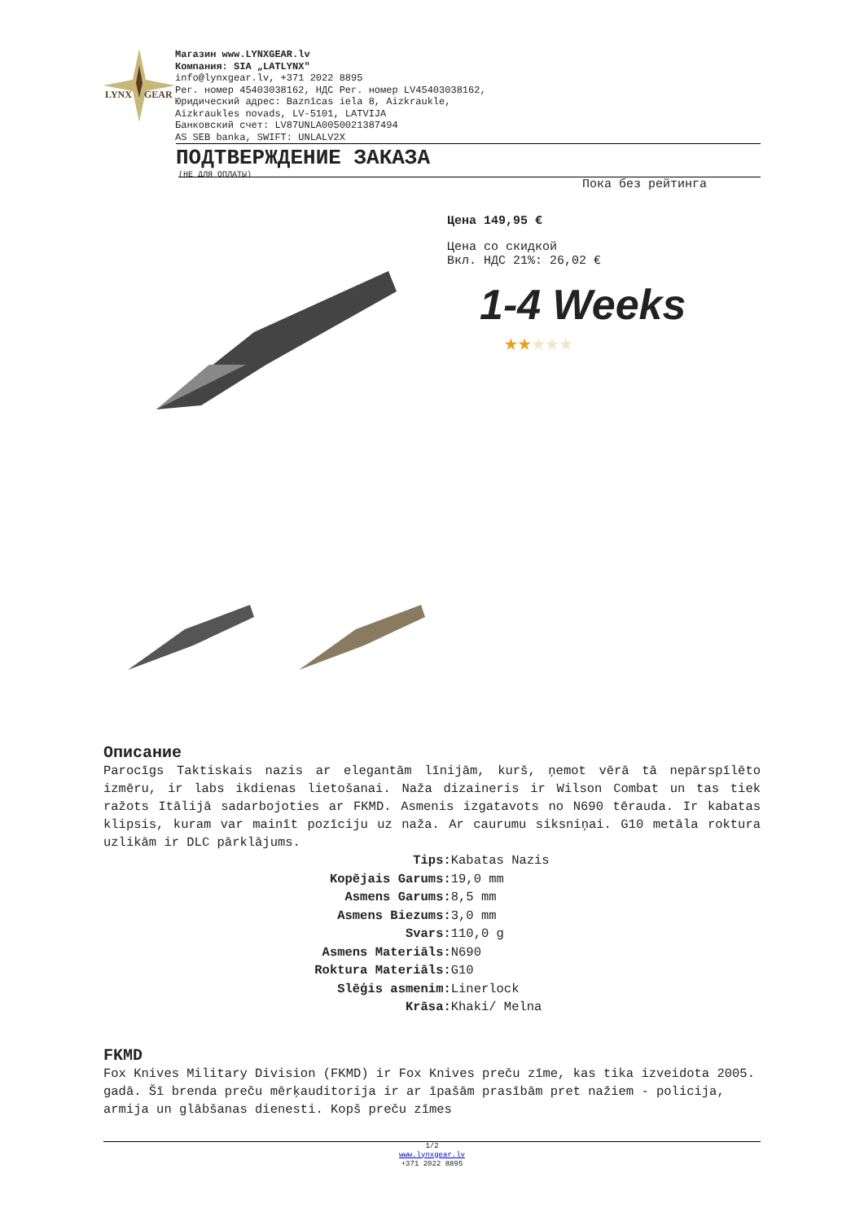LYNX
GEAR
Магазин www.LYNXGEAR.lv
Компания: SIA „LATLYNX"
info@lynxgear.lv, +371 2022 8895
Рег. номер 45403038162, НДС Рег. номер LV45403038162,
Юридический адрес: Baznīcas iela 8, Aizkraukle,
Aizkraukles novads, LV-5101, LATVIJA
Банковский счет: LV87UNLA0050021387494
AS SEB banka, SWIFT: UNLALV2X
ПОДТВЕРЖДЕНИЕ ЗАКАЗА
(НЕ ДЛЯ ОПЛАТЫ)
Пока без рейтинга
Цена 149,95 €
Цена со скидкой
Вкл. НДС 21%: 26,02 €
1-4 Weeks
★★★★★
Описание
Parocīgs Taktiskais nazis ar elegantām līnijām, kurš, ņemot vērā tā nepārspīlēto izmēru, ir labs ikdienas lietošanai. Naža dizaineris ir Wilson Combat un tas tiek ražots Itālijā sadarbojoties ar FKMD. Asmenis izgatavots no N690 tērauda. Ir kabatas klipsis, kuram var mainīt pozīciju uz naža. Ar caurumu siksniņai. G10 metāla roktura uzlikām ir DLC pārklājums.
| Tips: | Kabatas Nazis |
| Kopējais Garums: | 19,0 mm |
| Asmens Garums: | 8,5 mm |
| Asmens Biezums: | 3,0 mm |
| Svars: | 110,0 g |
| Asmens Materiāls: | N690 |
| Roktura Materiāls: | G10 |
| Slēģis asmenim: | Linerlock |
| Krāsa: | Khaki/ Melna |
FKMD
Fox Knives Military Division (FKMD) ir Fox Knives preču zīme, kas tika izveidota 2005. gadā. Šī brenda preču mērķauditorija ir ar īpašām prasībām pret nažiem - policija, armija un glābšanas dienesti. Kopš preču zīmes
1/2
www.lynxgear.lv
+371 2022 8895